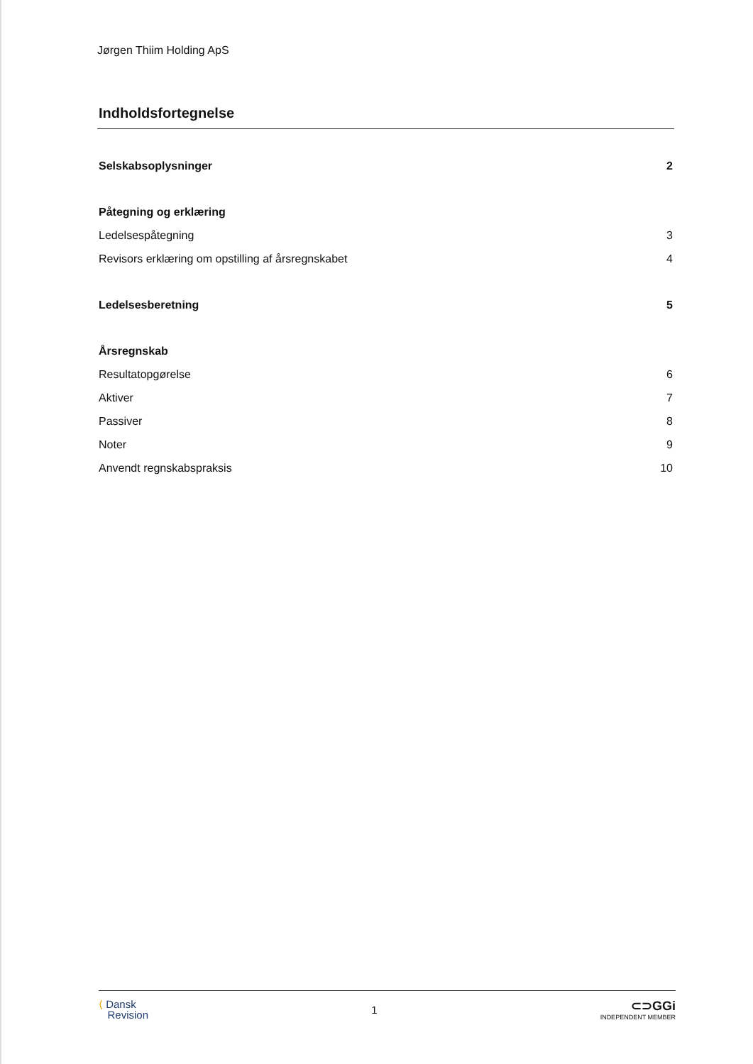Jørgen Thiim Holding ApS
Indholdsfortegnelse
Selskabsoplysninger 2
Påtegning og erklæring
Ledelsespåtegning 3
Revisors erklæring om opstilling af årsregnskabet 4
Ledelsesberetning 5
Årsregnskab
Resultatopgørelse 6
Aktiver 7
Passiver 8
Noter 9
Anvendt regnskabspraksis 10
⟨ Dansk
Revision
1
⊂⊃GGi
INDEPENDENT MEMBER